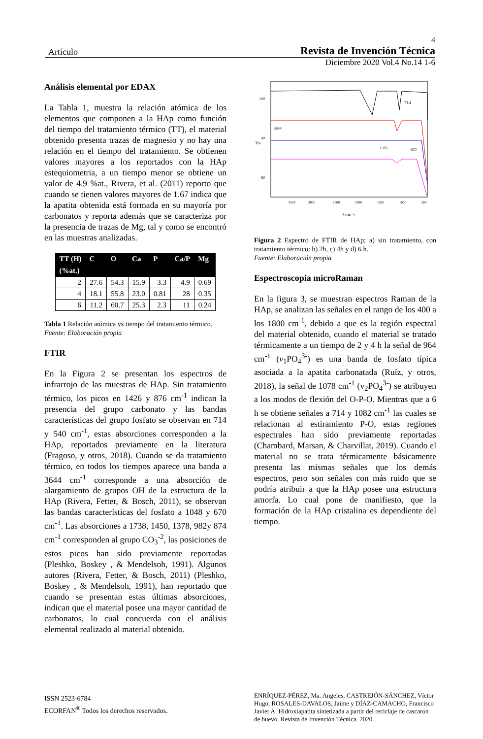4
Artículo Revista de Invención Técnica
Diciembre 2020 Vol.4 No.14 1-6
Análisis elemental por EDAX
La Tabla 1, muestra la relación atómica de los elementos que componen a la HAp como función del tiempo del tratamiento térmico (TT), el material obtenido presenta trazas de magnesio y no hay una relación en el tiempo del tratamiento. Se obtienen valores mayores a los reportados con la HAp estequiometria, a un tiempo menor se obtiene un valor de 4.9 %at., Rivera, et al. (2011) reporto que cuando se tienen valores mayores de 1.67 indica que la apatita obtenida está formada en su mayoría por carbonatos y reporta además que se caracteriza por la presencia de trazas de Mg, tal y como se encontró en las muestras analizadas.
| TT (H) | C | O | Ca | P | Ca/P | Mg |
| --- | --- | --- | --- | --- | --- | --- |
| (%at.) | | | | | | |
| 2 | 27.6 | 54.3 | 15.9 | 3.3 | 4.9 | 0.69 |
| 4 | 18.1 | 55.8 | 23.0 | 0.81 | 28 | 0.35 |
| 6 | 11.2 | 60.7 | 25.3 | 2.3 | 11 | 0.24 |
Tabla 1 Relación atómica vs tiempo del tratamiento térmico.
Fuente: Elaboración propia
FTIR
En la Figura 2 se presentan los espectros de infrarrojo de las muestras de HAp. Sin tratamiento térmico, los picos en 1426 y 876 cm<sup>-1</sup> indican la presencia del grupo carbonato y las bandas características del grupo fosfato se observan en 714 y 540 cm<sup>-1</sup>, estas absorciones corresponden a la HAp, reportados previamente en la literatura (Fragoso, y otros, 2018). Cuando se da tratamiento térmico, en todos los tiempos aparece una banda a 3644 cm<sup>-1</sup> corresponde a una absorción de alargamiento de grupos OH de la estructura de la HAp (Rivera, Fetter, & Bosch, 2011), se observan las bandas características del fosfato a 1048 y 670 cm<sup>-1</sup>. Las absorciones a 1738, 1450, 1378, 982y 874 cm<sup>-1</sup> corresponden al grupo CO<sub>3</sub><sup>-2</sup>, las posiciones de estos picos han sido previamente reportadas (Pleshko, Boskey , & Mendelsoh, 1991). Algunos autores (Rivera, Fetter, & Bosch, 2011) (Pleshko, Boskey , & Mendelsoh, 1991), han reportado que cuando se presentan estas últimas absorciones, indican que el material posee una mayor cantidad de carbonatos, lo cual concuerda con el análisis elemental realizado al material obtenido.
100
90
80
714
3644
1376
670
3500
3000
2500
2000
1500
1000
500
λ (cm⁻¹)
T%
Figura 2 Espectro de FTIR de HAp; a) sin tratamiento, con tratamiento térmico: b) 2h, c) 4h y d) 6 h.
Fuente: Elaboración propia
Espectroscopia microRaman
En la figura 3, se muestran espectros Raman de la HAp, se analizan las señales en el rango de los 400 a los 1800 cm<sup>-1</sup>, debido a que es la región espectral del material obtenido, cuando el material se tratado térmicamente a un tiempo de 2 y 4 h la señal de 964 cm<sup>-1</sup> (v<sub>1</sub>PO<sub>4</sub><sup>3-</sup>) es una banda de fosfato típica asociada a la apatita carbonatada (Ruíz, y otros, 2018), la señal de 1078 cm<sup>-1</sup> (v<sub>2</sub>PO<sub>4</sub><sup>3-</sup>) se atribuyen a los modos de flexión del O-P-O. Mientras que a 6 h se obtiene señales a 714 y 1082 cm<sup>-1</sup> las cuales se relacionan al estiramiento P-O, estas regiones espectrales han sido previamente reportadas (Chambard, Marsan, & Charvillat, 2019). Cuando el material no se trata térmicamente básicamente presenta las mismas señales que los demás espectros, pero son señales con más ruido que se podría atribuir a que la HAp posee una estructura amorfa. Lo cual pone de manifiesto, que la formación de la HAp cristalina es dependiente del tiempo.
ISSN 2523-6784
ECORFAN<sup>®</sup> Todos los derechos reservados.
ENRÍQUEZ-PÉREZ, Ma. Angeles, CASTREJÓN-SÁNCHEZ, Víctor Hugo, ROSALES-DAVALOS, Jaime y DÍAZ-CAMACHO, Francisco Javier A. Hidroxiapatita sintetizada a partir del reciclaje de cascaron de huevo. Revista de Invención Técnica. 2020